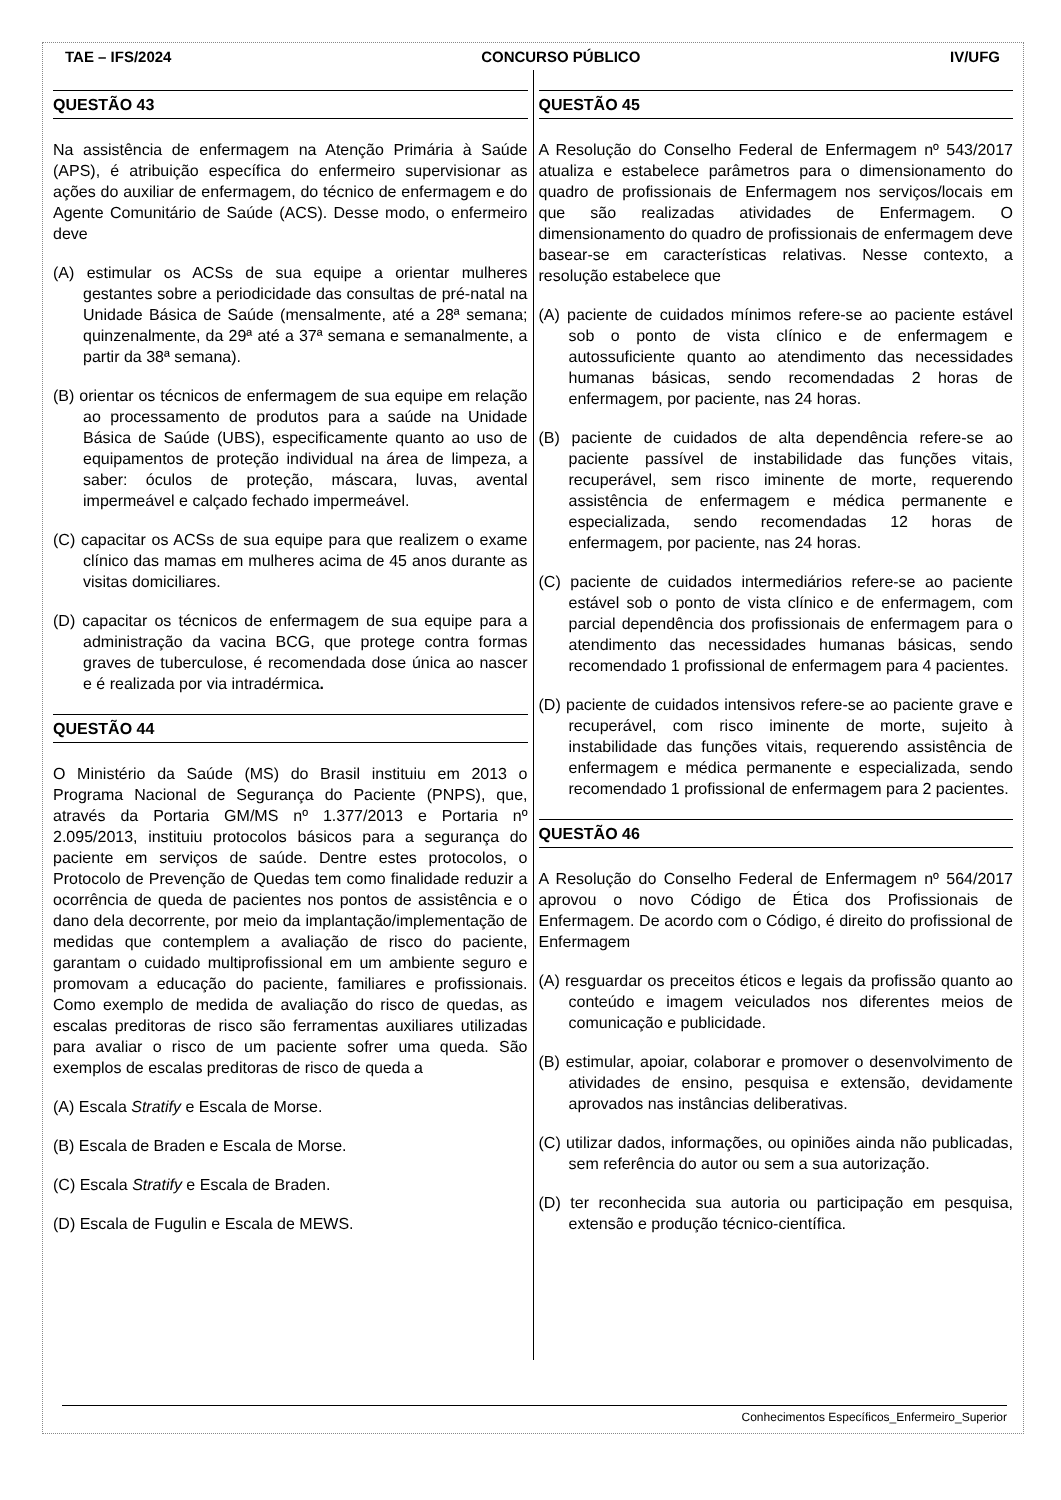TAE – IFS/2024 CONCURSO PÚBLICO IV/UFG
QUESTÃO 43
Na assistência de enfermagem na Atenção Primária à Saúde (APS), é atribuição específica do enfermeiro supervisionar as ações do auxiliar de enfermagem, do técnico de enfermagem e do Agente Comunitário de Saúde (ACS). Desse modo, o enfermeiro deve
(A) estimular os ACSs de sua equipe a orientar mulheres gestantes sobre a periodicidade das consultas de pré-natal na Unidade Básica de Saúde (mensalmente, até a 28ª semana; quinzenalmente, da 29ª até a 37ª semana e semanalmente, a partir da 38ª semana).
(B) orientar os técnicos de enfermagem de sua equipe em relação ao processamento de produtos para a saúde na Unidade Básica de Saúde (UBS), especificamente quanto ao uso de equipamentos de proteção individual na área de limpeza, a saber: óculos de proteção, máscara, luvas, avental impermeável e calçado fechado impermeável.
(C) capacitar os ACSs de sua equipe para que realizem o exame clínico das mamas em mulheres acima de 45 anos durante as visitas domiciliares.
(D) capacitar os técnicos de enfermagem de sua equipe para a administração da vacina BCG, que protege contra formas graves de tuberculose, é recomendada dose única ao nascer e é realizada por via intradérmica.
QUESTÃO 44
O Ministério da Saúde (MS) do Brasil instituiu em 2013 o Programa Nacional de Segurança do Paciente (PNPS), que, através da Portaria GM/MS nº 1.377/2013 e Portaria nº 2.095/2013, instituiu protocolos básicos para a segurança do paciente em serviços de saúde. Dentre estes protocolos, o Protocolo de Prevenção de Quedas tem como finalidade reduzir a ocorrência de queda de pacientes nos pontos de assistência e o dano dela decorrente, por meio da implantação/implementação de medidas que contemplem a avaliação de risco do paciente, garantam o cuidado multiprofissional em um ambiente seguro e promovam a educação do paciente, familiares e profissionais. Como exemplo de medida de avaliação do risco de quedas, as escalas preditoras de risco são ferramentas auxiliares utilizadas para avaliar o risco de um paciente sofrer uma queda. São exemplos de escalas preditoras de risco de queda a
(A) Escala Stratify e Escala de Morse.
(B) Escala de Braden e Escala de Morse.
(C) Escala Stratify e Escala de Braden.
(D) Escala de Fugulin e Escala de MEWS.
QUESTÃO 45
A Resolução do Conselho Federal de Enfermagem nº 543/2017 atualiza e estabelece parâmetros para o dimensionamento do quadro de profissionais de Enfermagem nos serviços/locais em que são realizadas atividades de Enfermagem. O dimensionamento do quadro de profissionais de enfermagem deve basear-se em características relativas. Nesse contexto, a resolução estabelece que
(A) paciente de cuidados mínimos refere-se ao paciente estável sob o ponto de vista clínico e de enfermagem e autossuficiente quanto ao atendimento das necessidades humanas básicas, sendo recomendadas 2 horas de enfermagem, por paciente, nas 24 horas.
(B) paciente de cuidados de alta dependência refere-se ao paciente passível de instabilidade das funções vitais, recuperável, sem risco iminente de morte, requerendo assistência de enfermagem e médica permanente e especializada, sendo recomendadas 12 horas de enfermagem, por paciente, nas 24 horas.
(C) paciente de cuidados intermediários refere-se ao paciente estável sob o ponto de vista clínico e de enfermagem, com parcial dependência dos profissionais de enfermagem para o atendimento das necessidades humanas básicas, sendo recomendado 1 profissional de enfermagem para 4 pacientes.
(D) paciente de cuidados intensivos refere-se ao paciente grave e recuperável, com risco iminente de morte, sujeito à instabilidade das funções vitais, requerendo assistência de enfermagem e médica permanente e especializada, sendo recomendado 1 profissional de enfermagem para 2 pacientes.
QUESTÃO 46
A Resolução do Conselho Federal de Enfermagem nº 564/2017 aprovou o novo Código de Ética dos Profissionais de Enfermagem. De acordo com o Código, é direito do profissional de Enfermagem
(A) resguardar os preceitos éticos e legais da profissão quanto ao conteúdo e imagem veiculados nos diferentes meios de comunicação e publicidade.
(B) estimular, apoiar, colaborar e promover o desenvolvimento de atividades de ensino, pesquisa e extensão, devidamente aprovados nas instâncias deliberativas.
(C) utilizar dados, informações, ou opiniões ainda não publicadas, sem referência do autor ou sem a sua autorização.
(D) ter reconhecida sua autoria ou participação em pesquisa, extensão e produção técnico-científica.
Conhecimentos Específicos_Enfermeiro_Superior